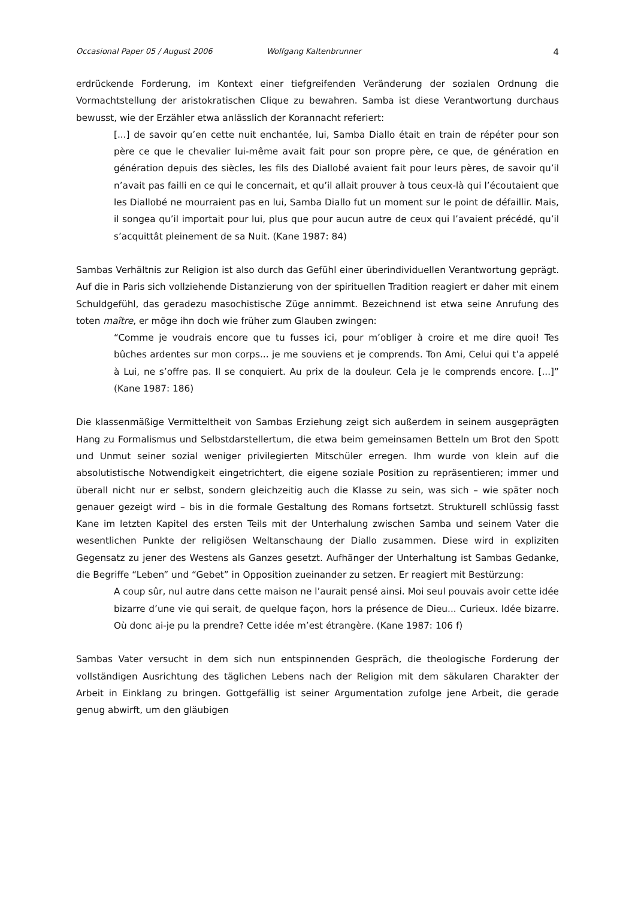Occasional Paper 05 / August 2006 Wolfgang Kaltenbrunner 4
erdrückende Forderung, im Kontext einer tiefgreifenden Veränderung der sozialen Ordnung die Vormachtstellung der aristokratischen Clique zu bewahren. Samba ist diese Verantwortung durchaus bewusst, wie der Erzähler etwa anlässlich der Korannacht referiert:
[...] de savoir qu’en cette nuit enchantée, lui, Samba Diallo était en train de répéter pour son père ce que le chevalier lui-même avait fait pour son propre père, ce que, de génération en génération depuis des siècles, les fils des Diallobé avaient fait pour leurs pères, de savoir qu’il n’avait pas failli en ce qui le concernait, et qu’il allait prouver à tous ceux-là qui l’écoutaient que les Diallobé ne mourraient pas en lui, Samba Diallo fut un moment sur le point de défaillir. Mais, il songea qu’il importait pour lui, plus que pour aucun autre de ceux qui l’avaient précédé, qu’il s’acquittât pleinement de sa Nuit. (Kane 1987: 84)
Sambas Verhältnis zur Religion ist also durch das Gefühl einer überindividuellen Verantwortung geprägt. Auf die in Paris sich vollziehende Distanzierung von der spirituellen Tradition reagiert er daher mit einem Schuldgefühl, das geradezu masochistische Züge annimmt. Bezeichnend ist etwa seine Anrufung des toten maître, er möge ihn doch wie früher zum Glauben zwingen:
“Comme je voudrais encore que tu fusses ici, pour m’obliger à croire et me dire quoi! Tes bûches ardentes sur mon corps... je me souviens et je comprends. Ton Ami, Celui qui t’a appelé à Lui, ne s’offre pas. Il se conquiert. Au prix de la douleur. Cela je le comprends encore. [...]” (Kane 1987: 186)
Die klassenmäßige Vermitteltheit von Sambas Erziehung zeigt sich außerdem in seinem ausgeprägten Hang zu Formalismus und Selbstdarstellertum, die etwa beim gemeinsamen Betteln um Brot den Spott und Unmut seiner sozial weniger privilegierten Mitschüler erregen. Ihm wurde von klein auf die absolutistische Notwendigkeit eingetrichtert, die eigene soziale Position zu repräsentieren; immer und überall nicht nur er selbst, sondern gleichzeitig auch die Klasse zu sein, was sich – wie später noch genauer gezeigt wird – bis in die formale Gestaltung des Romans fortsetzt. Strukturell schlüssig fasst Kane im letzten Kapitel des ersten Teils mit der Unterhalung zwischen Samba und seinem Vater die wesentlichen Punkte der religiösen Weltanschaung der Diallo zusammen. Diese wird in expliziten Gegensatz zu jener des Westens als Ganzes gesetzt. Aufhänger der Unterhaltung ist Sambas Gedanke, die Begriffe “Leben” und “Gebet” in Opposition zueinander zu setzen. Er reagiert mit Bestürzung:
A coup sûr, nul autre dans cette maison ne l’aurait pensé ainsi. Moi seul pouvais avoir cette idée bizarre d’une vie qui serait, de quelque façon, hors la présence de Dieu... Curieux. Idée bizarre. Où donc ai-je pu la prendre? Cette idée m’est étrangère. (Kane 1987: 106 f)
Sambas Vater versucht in dem sich nun entspinnenden Gespräch, die theologische Forderung der vollständigen Ausrichtung des täglichen Lebens nach der Religion mit dem säkularen Charakter der Arbeit in Einklang zu bringen. Gottgefällig ist seiner Argumentation zufolge jene Arbeit, die gerade genug abwirft, um den gläubigen